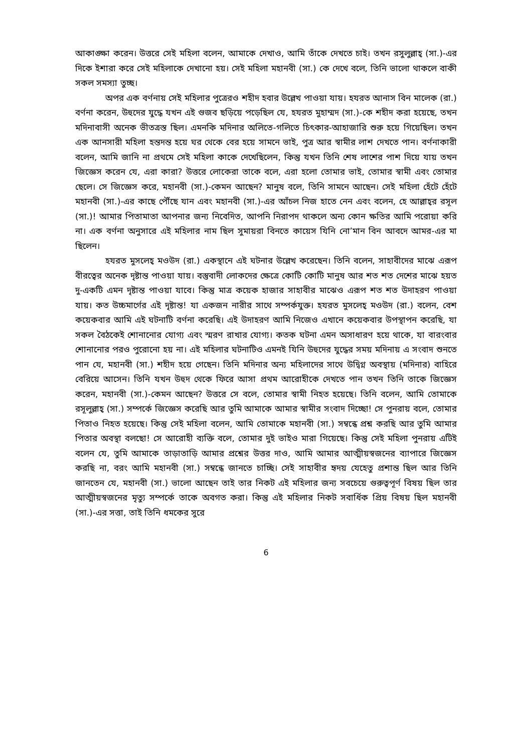আকাঙ্ক্ষা করেন। উত্তরে সেই মহিলা বলেন, আমাকে দেখাও, আমি তাঁকে দেখতে চাই। তখন রসুলুল্লাহ্ (সা.)-এর দিকে ইশারা করে সেই মহিলাকে দেখানো হয়। সেই মহিলা মহানবী (সা.) কে দেখে বলে, তিনি ভালো থাকলে বাকী সকল সমস্যা তুচ্ছ।
অপর এক বর্ণনায় সেই মহিলার পুত্রেরও শহীদ হবার উল্লেখ পাওয়া যায়। হযরত আনাস বিন মালেক (রা.) বর্ণনা করেন, উহুদের যুদ্ধে যখন এই গুজব ছড়িয়ে পড়েছিল যে, হযরত মুহাম্মদ (সা.)-কে শহীদ করা হয়েছে, তখন মদিনাবাসী অনেক ভীতত্রস্ত ছিল। এমনকি মদিনার অলিতে-গলিতে চিৎকার-আহাজারি শুরু হয়ে গিয়েছিল। তখন এক আনসারী মহিলা হন্তদন্ত হয়ে ঘর থেকে বের হয়ে সামনে ভাই, পুত্র আর স্বামীর লাশ দেখতে পান। বর্ণনাকারী বলেন, আমি জানি না প্রথমে সেই মহিলা কাকে দেখেছিলেন, কিন্তু যখন তিনি শেষ লাশের পাশ দিয়ে যায় তখন জিজ্ঞেস করেন যে, এরা কারা? উত্তরে লোকেরা তাকে বলে, এরা হলো তোমার ভাই, তোমার স্বামী এবং তোমার ছেলে। সে জিজ্ঞেস করে, মহানবী (সা.)-কেমন আছেন? মানুষ বলে, তিনি সামনে আছেন। সেই মহিলা হেঁটে হেঁটে মহানবী (সা.)-এর কাছে পৌঁছে যান এবং মহানবী (সা.)-এর আঁচল নিজ হাতে নেন এবং বলেন, হে আল্লাহ্‌র রসূল (সা.)! আমার পিতামাতা আপনার জন্য নিবেদিত, আপনি নিরাপদ থাকলে অন্য কোন ক্ষতির আমি পরোয়া করি না। এক বর্ণনা অনুসারে এই মহিলার নাম ছিল সুমায়রা বিনতে কায়েস যিনি নো’মান বিন আবদে আমর-এর মা ছিলেন।
হযরত মুসলেহ্ মওউদ (রা.) একস্থানে এই ঘটনার উল্লেখ করেছেন। তিনি বলেন, সাহাবীদের মাঝে এরূপ বীরত্বের অনেক দৃষ্টান্ত পাওয়া যায়। বস্তুবাদী লোকদের ক্ষেত্রে কোটি কোটি মানুষ আর শত শত দেশের মাঝে হয়ত দু-একটি এমন দৃষ্টান্ত পাওয়া যাবে। কিন্তু মাত্র কয়েক হাজার সাহাবীর মাঝেও এরূপ শত শত উদাহরণ পাওয়া যায়। কত উচ্চমার্গের এই দৃষ্টান্ত! যা একজন নারীর সাথে সম্পর্কযুক্ত। হযরত মুসলেহ্ মওউদ (রা.) বলেন, বেশ কয়েকবার আমি এই ঘটনাটি বর্ণনা করেছি। এই উদাহরণ আমি নিজেও এখানে কয়েকবার উপস্থাপন করেছি, যা সকল বৈঠকেই শোনানোর যোগ্য এবং স্মরণ রাখার যোগ্য। কতক ঘটনা এমন অসাধারণ হয়ে থাকে, যা বারংবার শোনানোর পরও পুরোনো হয় না। এই মহিলার ঘটনাটিও এমনই যিনি উহুদের যুদ্ধের সময় মদিনায় এ সংবাদ শুনতে পান যে, মহানবী (সা.) শহীদ হয়ে গেছেন। তিনি মদিনার অন্য মহিলাদের সাথে উদ্বিগ্ন অবস্থায় (মদিনার) বাহিরে বেরিয়ে আসেন। তিনি যখন উহুদ থেকে ফিরে আসা প্রথম আরোহীকে দেখতে পান তখন তিনি তাকে জিজ্ঞেস করেন, মহানবী (সা.)-কেমন আছেন? উত্তরে সে বলে, তোমার স্বামী নিহত হয়েছে। তিনি বলেন, আমি তোমাকে রসূলুল্লাহ্ (সা.) সম্পর্কে জিজ্ঞেস করেছি আর তুমি আমাকে আমার স্বামীর সংবাদ দিচ্ছো! সে পুনরায় বলে, তোমার পিতাও নিহত হয়েছে। কিন্তু সেই মহিলা বলেন, আমি তোমাকে মহানবী (সা.) সম্বন্ধে প্রশ্ন করছি আর তুমি আমার পিতার অবস্থা বলছো! সে আরোহী ব্যক্তি বলে, তোমার দুই ভাইও মারা গিয়েছে। কিন্তু সেই মহিলা পুনরায় এটিই বলেন যে, তুমি আমাকে তাড়াতাড়ি আমার প্রশ্নের উত্তর দাও, আমি আমার আত্মীয়স্বজনের ব্যাপারে জিজ্ঞেস করছি না, বরং আমি মহানবী (সা.) সম্বন্ধে জানতে চাচ্ছি। সেই সাহাবীর হৃদয় যেহেতু প্রশান্ত ছিল আর তিনি জানতেন যে, মহানবী (সা.) ভালো আছেন তাই তার নিকট এই মহিলার জন্য সবচেয়ে গুরুত্বপূর্ণ বিষয় ছিল তার আত্মীয়স্বজনের মৃত্যু সম্পর্কে তাকে অবগত করা। কিন্তু এই মহিলার নিকট সবার্ধিক প্রিয় বিষয় ছিল মহানবী (সা.)-এর সত্তা, তাই তিনি ধমকের সুরে
6